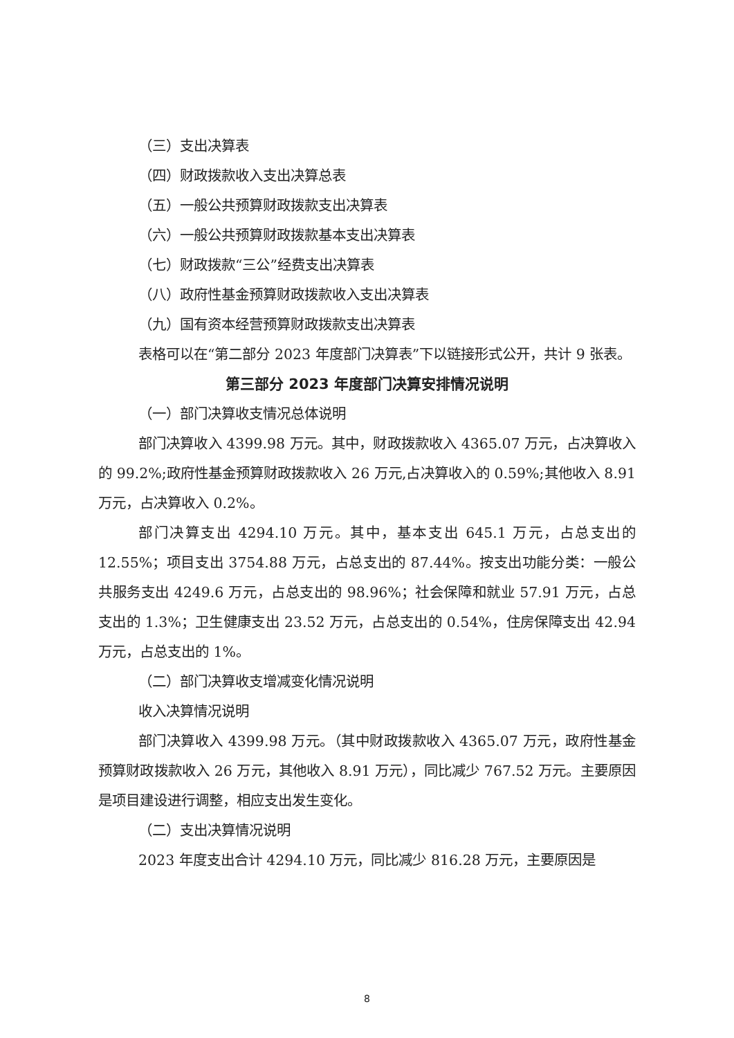（三）支出决算表
（四）财政拨款收入支出决算总表
（五）一般公共预算财政拨款支出决算表
（六）一般公共预算财政拨款基本支出决算表
（七）财政拨款“三公”经费支出决算表
（八）政府性基金预算财政拨款收入支出决算表
（九）国有资本经营预算财政拨款支出决算表
表格可以在“第二部分 2023 年度部门决算表”下以链接形式公开，共计 9 张表。
第三部分 2023 年度部门决算安排情况说明
（一）部门决算收支情况总体说明
部门决算收入 4399.98 万元。其中，财政拨款收入 4365.07 万元，占决算收入的 99.2%;政府性基金预算财政拨款收入 26 万元,占决算收入的 0.59%;其他收入 8.91 万元，占决算收入 0.2%。
部门决算支出 4294.10 万元。其中，基本支出 645.1 万元，占总支出的 12.55%；项目支出 3754.88 万元，占总支出的 87.44%。按支出功能分类：一般公共服务支出 4249.6 万元，占总支出的 98.96%；社会保障和就业 57.91 万元，占总支出的 1.3%；卫生健康支出 23.52 万元，占总支出的 0.54%，住房保障支出 42.94 万元，占总支出的 1%。
（二）部门决算收支增减变化情况说明
收入决算情况说明
部门决算收入 4399.98 万元。（其中财政拨款收入 4365.07 万元，政府性基金预算财政拨款收入 26 万元，其他收入 8.91 万元），同比减少 767.52 万元。主要原因是项目建设进行调整，相应支出发生变化。
（二）支出决算情况说明
2023 年度支出合计 4294.10 万元，同比减少 816.28 万元，主要原因是
8